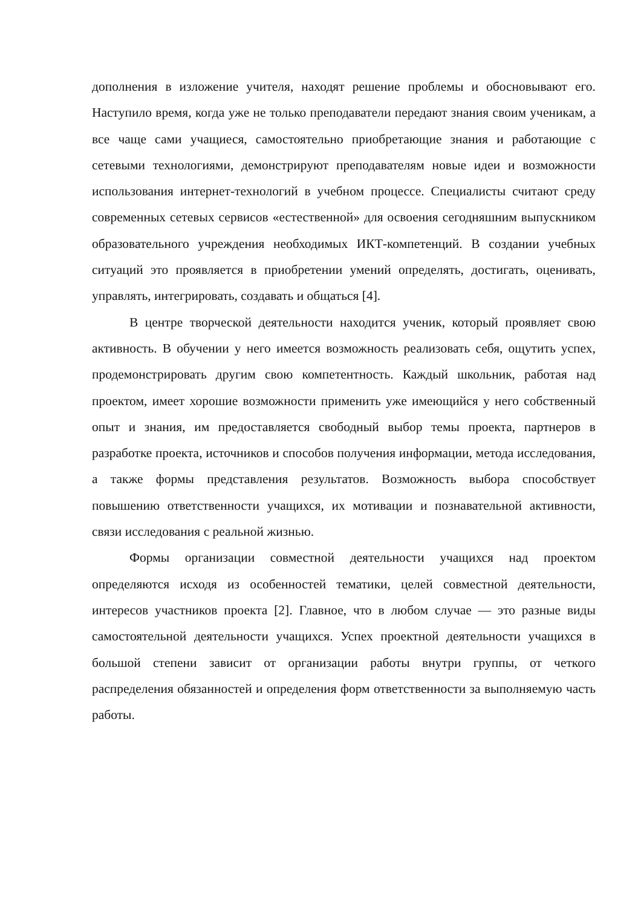дополнения в изложение учителя, находят решение проблемы и обосновывают его. Наступило время, когда уже не только преподаватели передают знания своим ученикам, а все чаще сами учащиеся, самостоятельно приобретающие знания и работающие с сетевыми технологиями, демонстрируют преподавателям новые идеи и возможности использования интернет-технологий в учебном процессе. Специалисты считают среду современных сетевых сервисов «естественной» для освоения сегодняшним выпускником образовательного учреждения необходимых ИКТ-компетенций. В создании учебных ситуаций это проявляется в приобретении умений определять, достигать, оценивать, управлять, интегрировать, создавать и общаться [4].
В центре творческой деятельности находится ученик, который проявляет свою активность. В обучении у него имеется возможность реализовать себя, ощутить успех, продемонстрировать другим свою компетентность. Каждый школьник, работая над проектом, имеет хорошие возможности применить уже имеющийся у него собственный опыт и знания, им предоставляется свободный выбор темы проекта, партнеров в разработке проекта, источников и способов получения информации, метода исследования, а также формы представления результатов. Возможность выбора способствует повышению ответственности учащихся, их мотивации и познавательной активности, связи исследования с реальной жизнью.
Формы организации совместной деятельности учащихся над проектом определяются исходя из особенностей тематики, целей совместной деятельности, интересов участников проекта [2]. Главное, что в любом случае — это разные виды самостоятельной деятельности учащихся. Успех проектной деятельности учащихся в большой степени зависит от организации работы внутри группы, от четкого распределения обязанностей и определения форм ответственности за выполняемую часть работы.